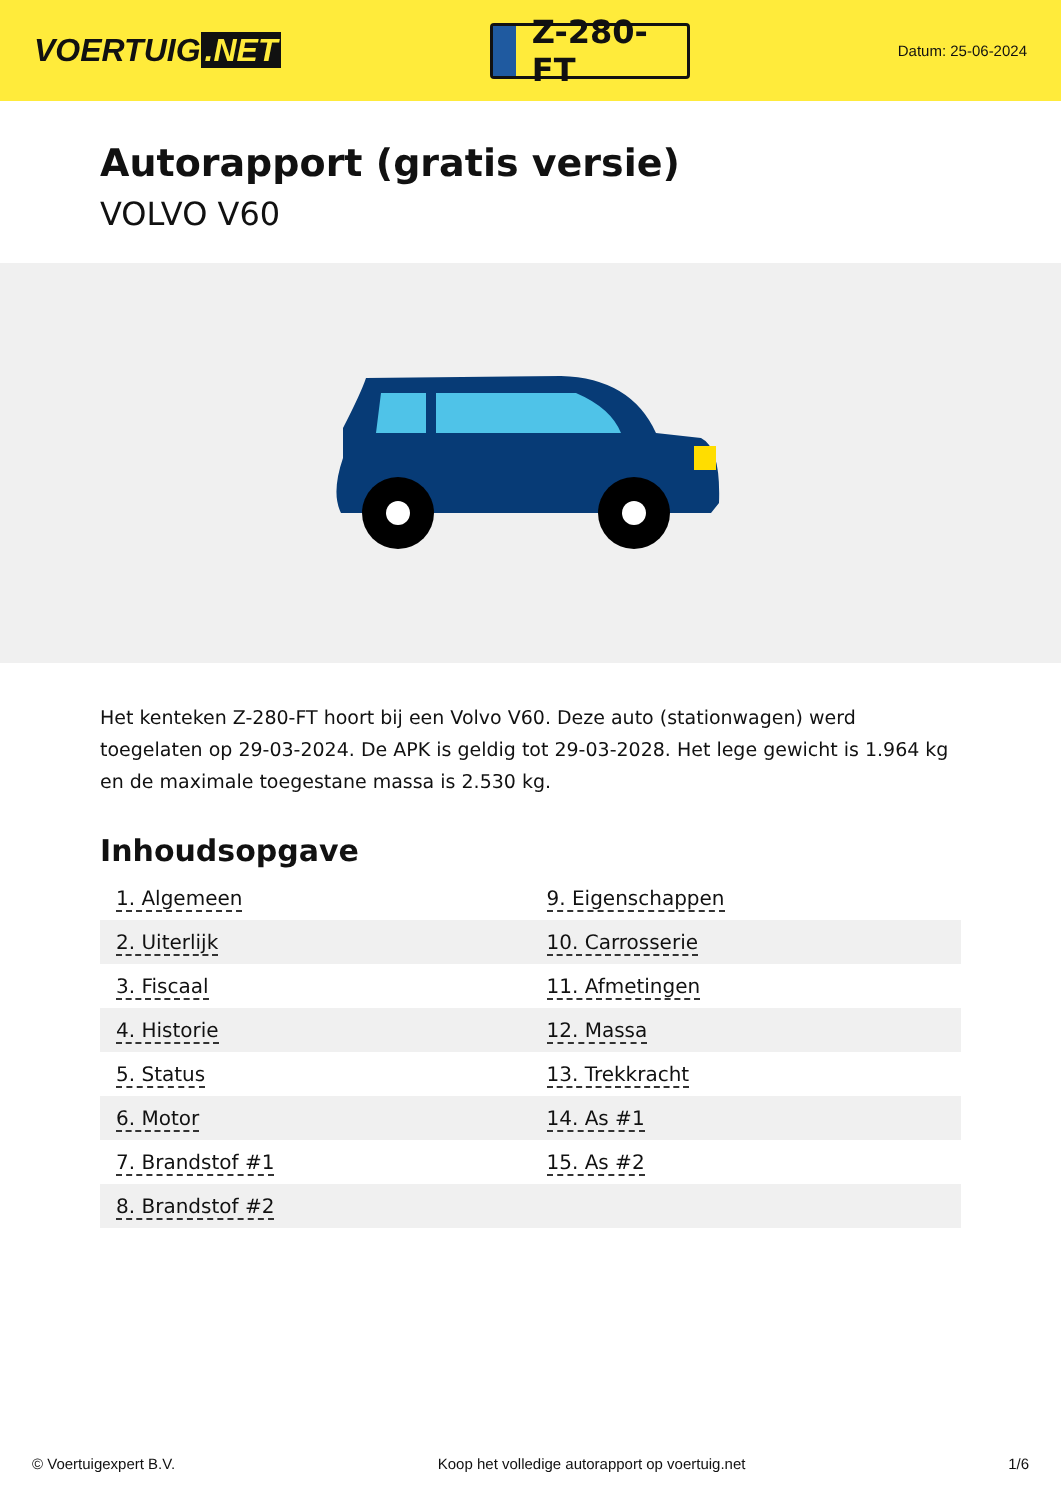VOERTUIG.NET
Z-280-FT
Datum: 25-06-2024
Autorapport (gratis versie)
VOLVO V60
Het kenteken Z-280-FT hoort bij een Volvo V60. Deze auto (stationwagen) werd toegelaten op 29-03-2024. De APK is geldig tot 29-03-2028. Het lege gewicht is 1.964 kg en de maximale toegestane massa is 2.530 kg.
Inhoudsopgave
| 1. Algemeen | 9. Eigenschappen |
| 2. Uiterlijk | 10. Carrosserie |
| 3. Fiscaal | 11. Afmetingen |
| 4. Historie | 12. Massa |
| 5. Status | 13. Trekkracht |
| 6. Motor | 14. As #1 |
| 7. Brandstof #1 | 15. As #2 |
| 8. Brandstof #2 | |
© Voertuigexpert B.V. Koop het volledige autorapport op voertuig.net 1/6